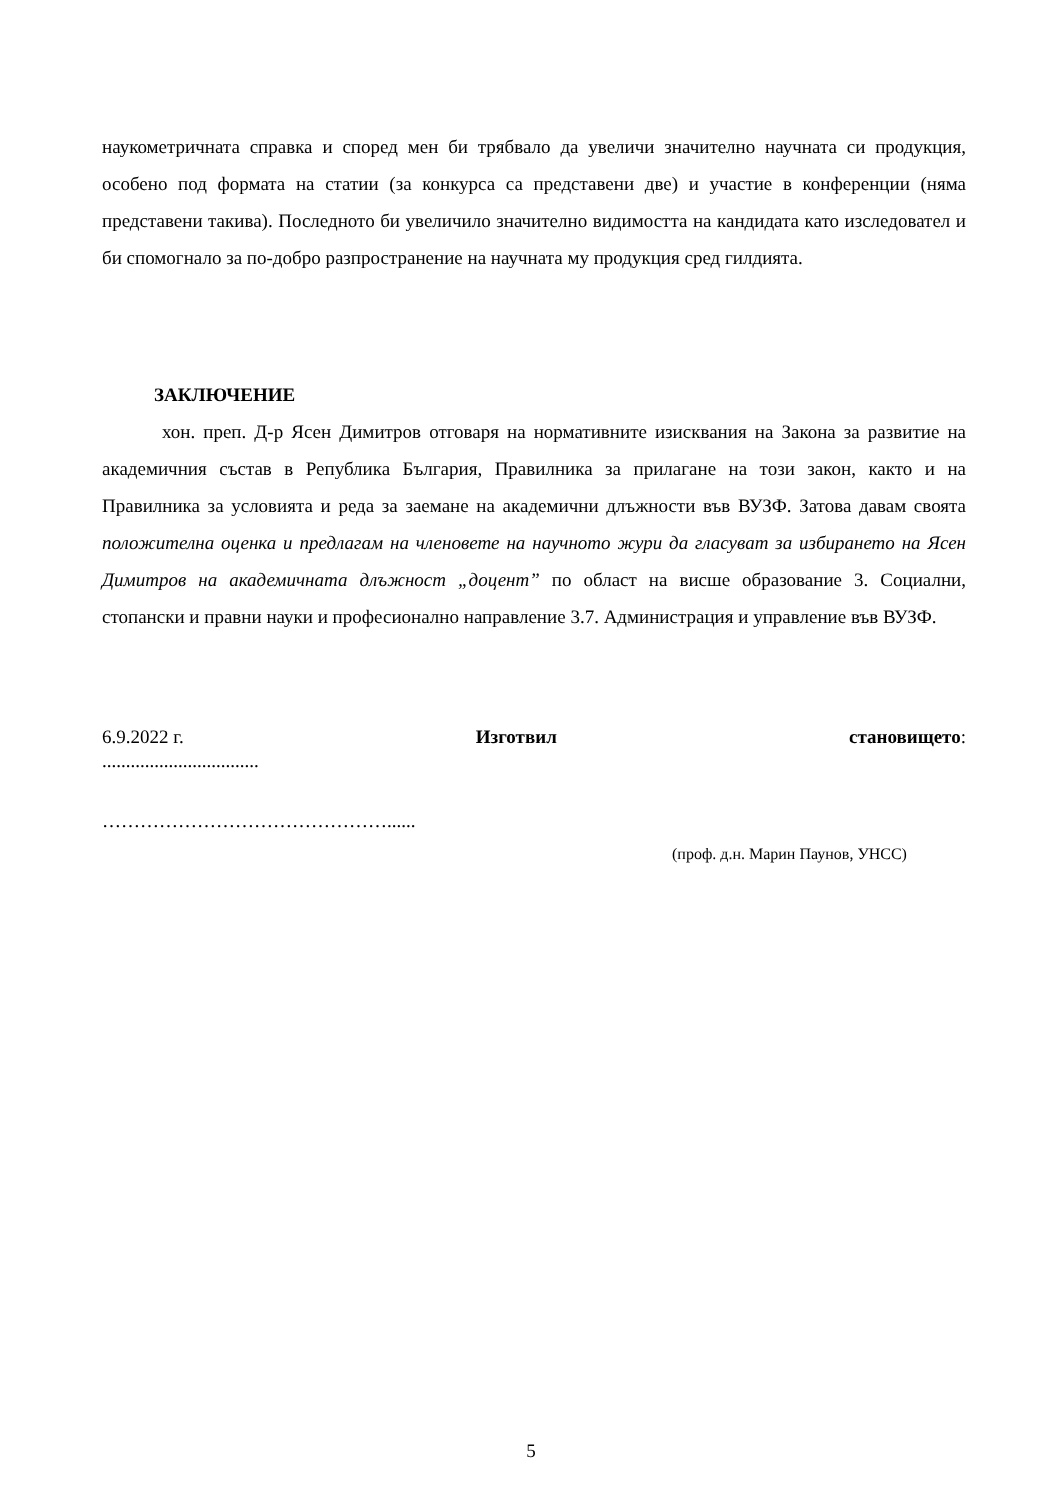наукометричната справка и според мен би трябвало да увеличи значително научната си продукция, особено под формата на статии (за конкурса са представени две) и участие в конференции (няма представени такива). Последното би увеличило значително видимостта на кандидата като изследовател и би спомогнало за по-добро разпространение на научната му продукция сред гилдията.
ЗАКЛЮЧЕНИЕ
хон. преп. Д-р Ясен Димитров отговаря на нормативните изисквания на Закона за развитие на академичния състав в Република България, Правилника за прилагане на този закон, както и на Правилника за условията и реда за заемане на академични длъжности във ВУЗФ. Затова давам своята положителна оценка и предлагам на членовете на научното жури да гласуват за избирането на Ясен Димитров на академичната длъжност „доцент” по област на висше образование 3. Социални, стопански и правни науки и професионално направление 3.7. Администрация и управление във ВУЗФ.
6.9.2022 г. Изготвил становището:
.................................
………………………………………......
(проф. д.н. Марин Паунов, УНСС)
5